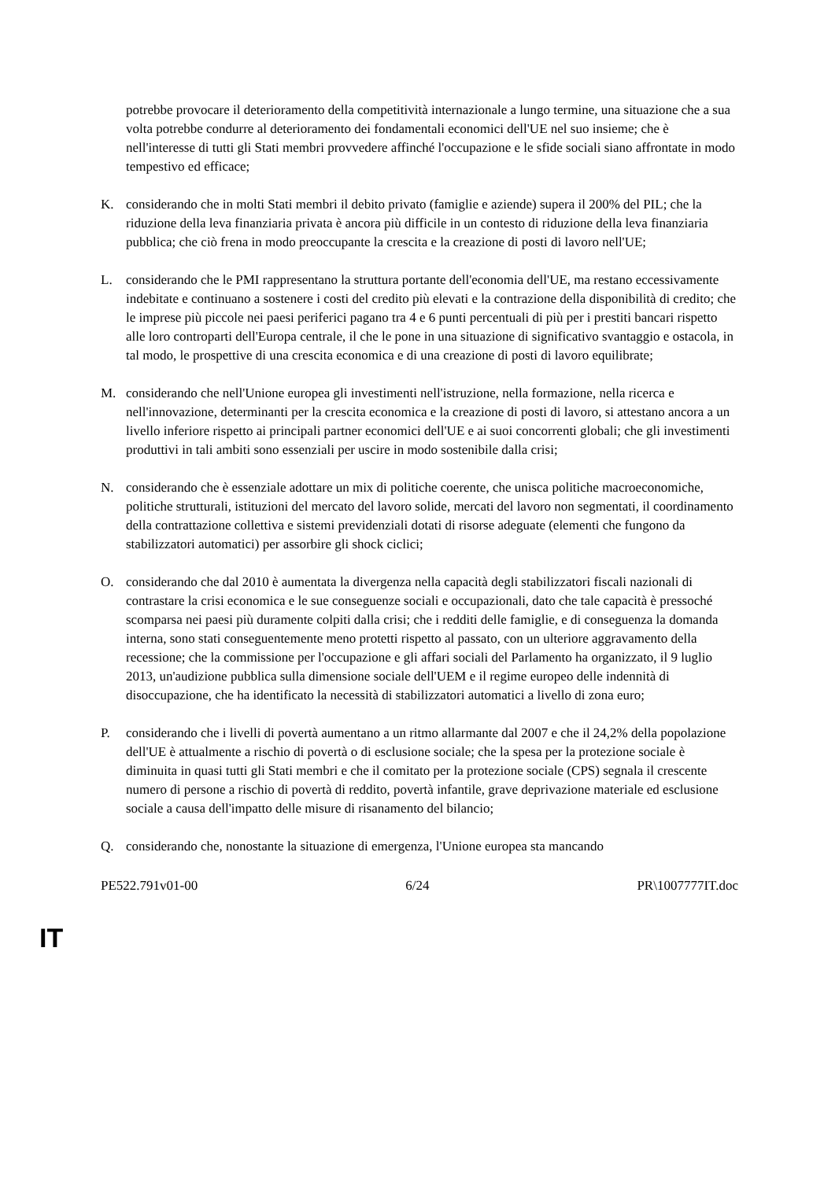potrebbe provocare il deterioramento della competitività internazionale a lungo termine, una situazione che a sua volta potrebbe condurre al deterioramento dei fondamentali economici dell'UE nel suo insieme; che è nell'interesse di tutti gli Stati membri provvedere affinché l'occupazione e le sfide sociali siano affrontate in modo tempestivo ed efficace;
K. considerando che in molti Stati membri il debito privato (famiglie e aziende) supera il 200% del PIL; che la riduzione della leva finanziaria privata è ancora più difficile in un contesto di riduzione della leva finanziaria pubblica; che ciò frena in modo preoccupante la crescita e la creazione di posti di lavoro nell'UE;
L. considerando che le PMI rappresentano la struttura portante dell'economia dell'UE, ma restano eccessivamente indebitate e continuano a sostenere i costi del credito più elevati e la contrazione della disponibilità di credito; che le imprese più piccole nei paesi periferici pagano tra 4 e 6 punti percentuali di più per i prestiti bancari rispetto alle loro controparti dell'Europa centrale, il che le pone in una situazione di significativo svantaggio e ostacola, in tal modo, le prospettive di una crescita economica e di una creazione di posti di lavoro equilibrate;
M. considerando che nell'Unione europea gli investimenti nell'istruzione, nella formazione, nella ricerca e nell'innovazione, determinanti per la crescita economica e la creazione di posti di lavoro, si attestano ancora a un livello inferiore rispetto ai principali partner economici dell'UE e ai suoi concorrenti globali; che gli investimenti produttivi in tali ambiti sono essenziali per uscire in modo sostenibile dalla crisi;
N. considerando che è essenziale adottare un mix di politiche coerente, che unisca politiche macroeconomiche, politiche strutturali, istituzioni del mercato del lavoro solide, mercati del lavoro non segmentati, il coordinamento della contrattazione collettiva e sistemi previdenziali dotati di risorse adeguate (elementi che fungono da stabilizzatori automatici) per assorbire gli shock ciclici;
O. considerando che dal 2010 è aumentata la divergenza nella capacità degli stabilizzatori fiscali nazionali di contrastare la crisi economica e le sue conseguenze sociali e occupazionali, dato che tale capacità è pressoché scomparsa nei paesi più duramente colpiti dalla crisi; che i redditi delle famiglie, e di conseguenza la domanda interna, sono stati conseguentemente meno protetti rispetto al passato, con un ulteriore aggravamento della recessione; che la commissione per l'occupazione e gli affari sociali del Parlamento ha organizzato, il 9 luglio 2013, un'audizione pubblica sulla dimensione sociale dell'UEM e il regime europeo delle indennità di disoccupazione, che ha identificato la necessità di stabilizzatori automatici a livello di zona euro;
P. considerando che i livelli di povertà aumentano a un ritmo allarmante dal 2007 e che il 24,2% della popolazione dell'UE è attualmente a rischio di povertà o di esclusione sociale; che la spesa per la protezione sociale è diminuita in quasi tutti gli Stati membri e che il comitato per la protezione sociale (CPS) segnala il crescente numero di persone a rischio di povertà di reddito, povertà infantile, grave deprivazione materiale ed esclusione sociale a causa dell'impatto delle misure di risanamento del bilancio;
Q. considerando che, nonostante la situazione di emergenza, l'Unione europea sta mancando
PE522.791v01-00 6/24 PR\1007777IT.doc
IT